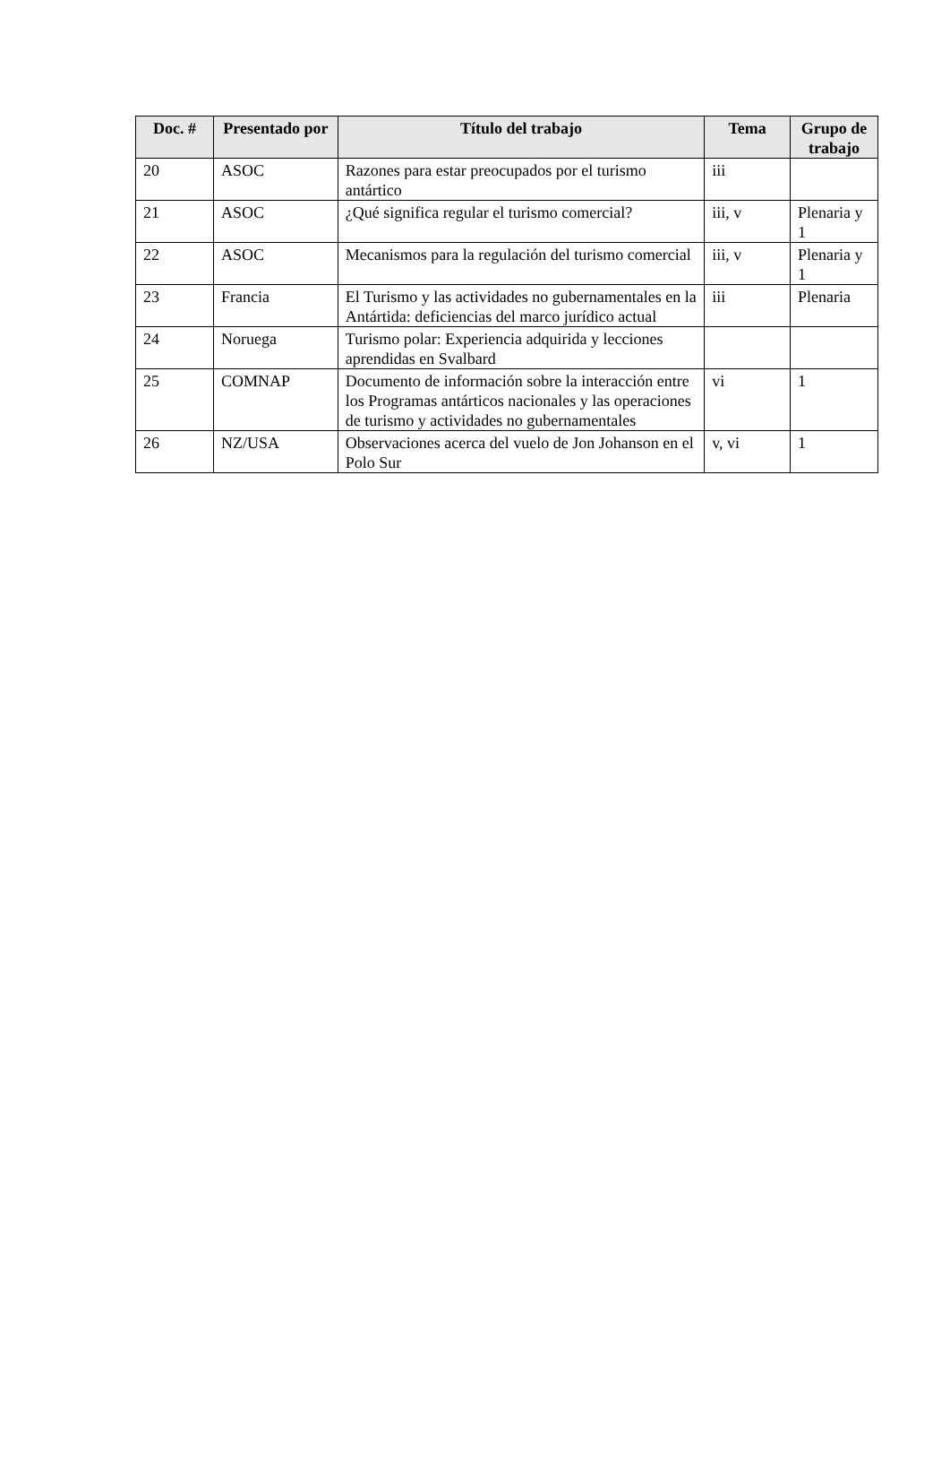| Doc. # | Presentado por | Título del trabajo | Tema | Grupo de trabajo |
| --- | --- | --- | --- | --- |
| 20 | ASOC | Razones para estar preocupados por el turismo antártico | iii | |
| 21 | ASOC | ¿Qué significa regular el turismo comercial? | iii, v | Plenaria y 1 |
| 22 | ASOC | Mecanismos para la regulación del turismo comercial | iii, v | Plenaria y 1 |
| 23 | Francia | El Turismo y las actividades no gubernamentales en la Antártida: deficiencias del marco jurídico actual | iii | Plenaria |
| 24 | Noruega | Turismo polar: Experiencia adquirida y lecciones aprendidas en Svalbard | | |
| 25 | COMNAP | Documento de información sobre la interacción entre los Programas antárticos nacionales y las operaciones de turismo y actividades no gubernamentales | vi | 1 |
| 26 | NZ/USA | Observaciones acerca del vuelo de Jon Johanson en el Polo Sur | v, vi | 1 |